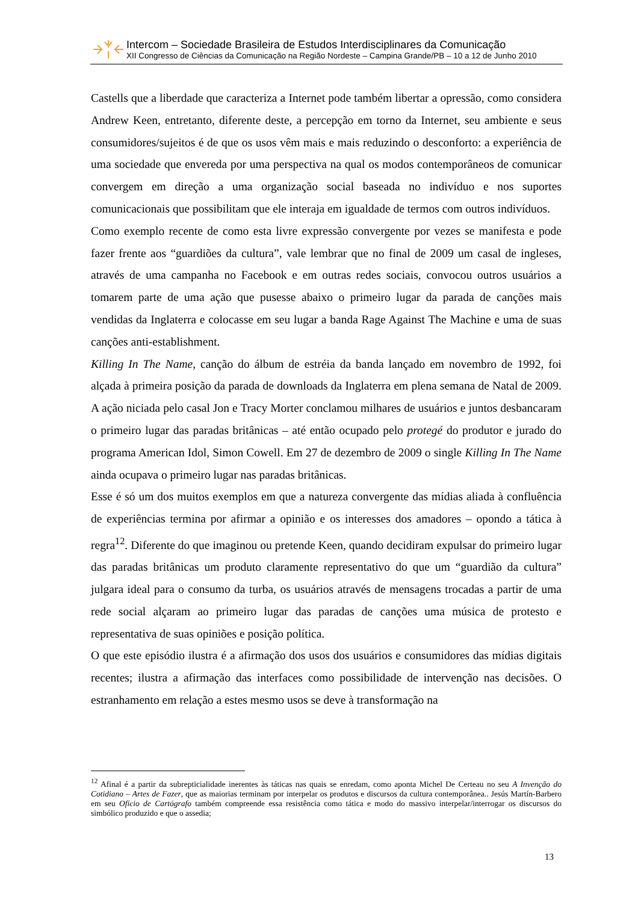Intercom – Sociedade Brasileira de Estudos Interdisciplinares da Comunicação
XII Congresso de Ciências da Comunicação na Região Nordeste – Campina Grande/PB – 10 a 12 de Junho 2010
Castells que a liberdade que caracteriza a Internet pode também libertar a opressão, como considera Andrew Keen, entretanto, diferente deste, a percepção em torno da Internet, seu ambiente e seus consumidores/sujeitos é de que os usos vêm mais e mais reduzindo o desconforto: a experiência de uma sociedade que envereda por uma perspectiva na qual os modos contemporâneos de comunicar convergem em direção a uma organização social baseada no indivíduo e nos suportes comunicacionais que possibilitam que ele interaja em igualdade de termos com outros indivíduos.
Como exemplo recente de como esta livre expressão convergente por vezes se manifesta e pode fazer frente aos “guardiões da cultura”, vale lembrar que no final de 2009 um casal de ingleses, através de uma campanha no Facebook e em outras redes sociais, convocou outros usuários a tomarem parte de uma ação que pusesse abaixo o primeiro lugar da parada de canções mais vendidas da Inglaterra e colocasse em seu lugar a banda Rage Against The Machine e uma de suas canções anti-establishment.
Killing In The Name, canção do álbum de estréia da banda lançado em novembro de 1992, foi alçada à primeira posição da parada de downloads da Inglaterra em plena semana de Natal de 2009. A ação niciada pelo casal Jon e Tracy Morter conclamou milhares de usuários e juntos desbancaram o primeiro lugar das paradas britânicas – até então ocupado pelo protegé do produtor e jurado do programa American Idol, Simon Cowell. Em 27 de dezembro de 2009 o single Killing In The Name ainda ocupava o primeiro lugar nas paradas britânicas.
Esse é só um dos muitos exemplos em que a natureza convergente das mídias aliada à confluência de experiências termina por afirmar a opinião e os interesses dos amadores – opondo a tática à regra<sup>12</sup>. Diferente do que imaginou ou pretende Keen, quando decidiram expulsar do primeiro lugar das paradas britânicas um produto claramente representativo do que um “guardião da cultura” julgara ideal para o consumo da turba, os usuários através de mensagens trocadas a partir de uma rede social alçaram ao primeiro lugar das paradas de canções uma música de protesto e representativa de suas opiniões e posição política.
O que este episódio ilustra é a afirmação dos usos dos usuários e consumidores das mídias digitais recentes; ilustra a afirmação das interfaces como possibilidade de intervenção nas decisões. O estranhamento em relação a estes mesmo usos se deve à transformação na
<sup>12</sup> Afinal é a partir da subrepticialidade inerentes às táticas nas quais se enredam, como aponta Michel De Certeau no seu A Invenção do Cotidiano – Artes de Fazer, que as maiorias terminam por interpelar os produtos e discursos da cultura contemporânea.. Jesús Martín-Barbero em seu Ofício de Cartógrafo também compreende essa resistência como tática e modo do massivo interpelar/interrogar os discursos do simbólico produzido e que o assedia;
13